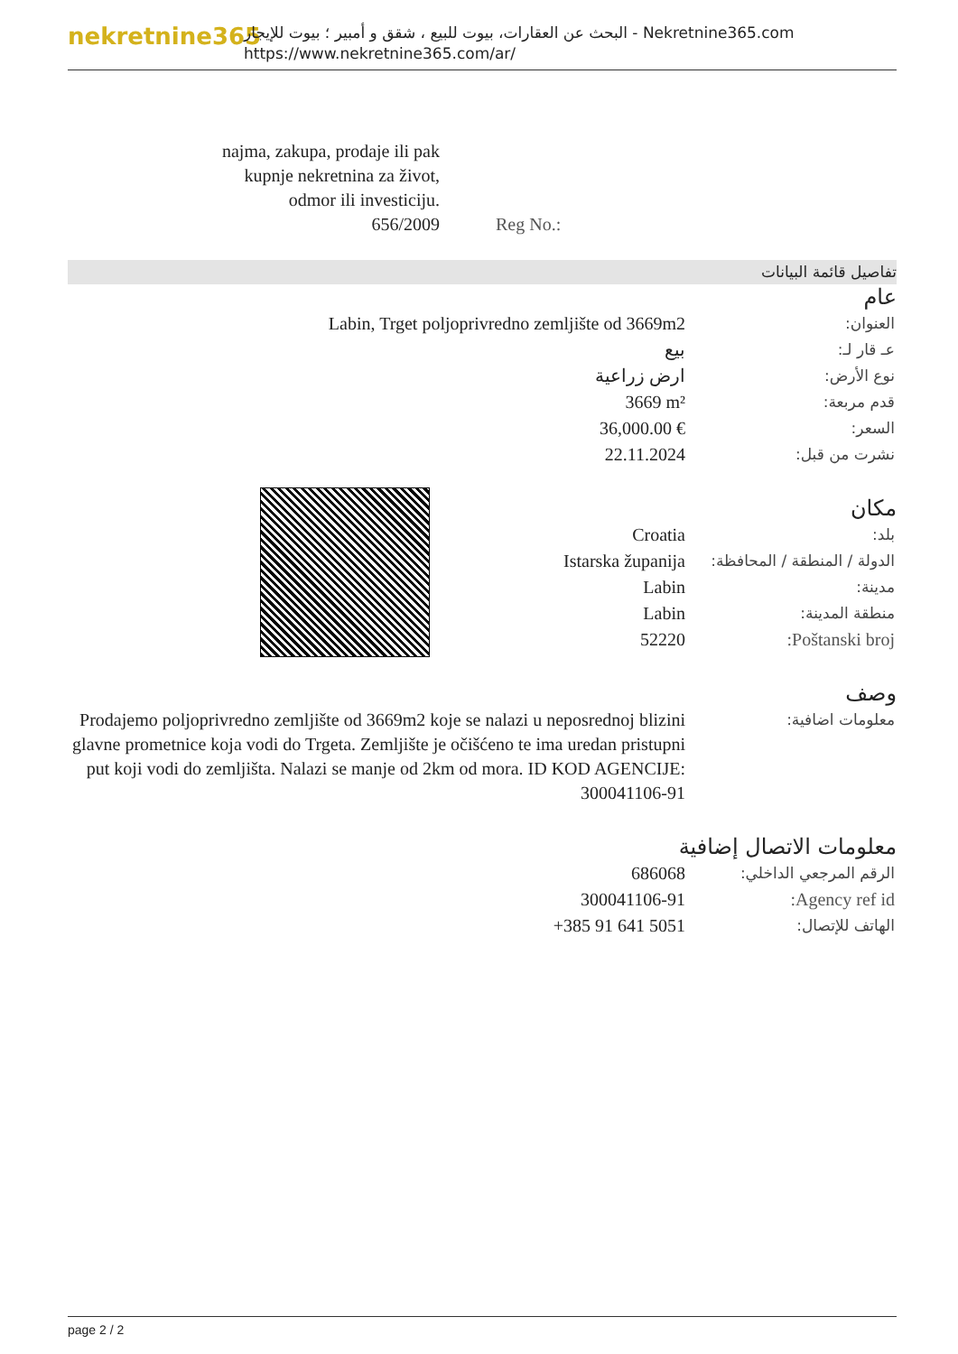nekretnine365
البحث عن العقارات، بيوت للبيع ، شقق و أمبير ؛ بيوت للإيجار - Nekretnine365.com
https://www.nekretnine365.com/ar/
| najma, zakupa, prodaje ili pak kupnje nekretnina za život, odmor ili investiciju. 656/2009 | Reg No.: |
تفاصيل قائمة البيانات
عام
| Labin, Trget poljoprivredno zemljište od 3669m2 | العنوان: |
| بيع | عـ قار لـ: |
| ارض زراعية | نوع الأرض: |
| 3669 m² | قدم مربعة: |
| 36,000.00 € | السعر: |
| 22.11.2024 | نشرت من قبل: |
مكان
| Croatia | بلد: |
| Istarska županija | الدولة / المنطقة / المحافظة: |
| Labin | مدينة: |
| Labin | منطقة المدينة: |
| 52220 | Poštanski broj: |
وصف
| Prodajemo poljoprivredno zemljište od 3669m2 koje se nalazi u neposrednoj blizini glavne prometnice koja vodi do Trgeta. Zemljište je očišćeno te ima uredan pristupni put koji vodi do zemljišta. Nalazi se manje od 2km od mora. ID KOD AGENCIJE: 300041106-91 | معلومات اضافية: |
معلومات الاتصال إضافية
| 686068 | الرقم المرجعي الداخلي: |
| 300041106-91 | Agency ref id: |
| +385 91 641 5051 | الهاتف للإتصال: |
page 2 / 2